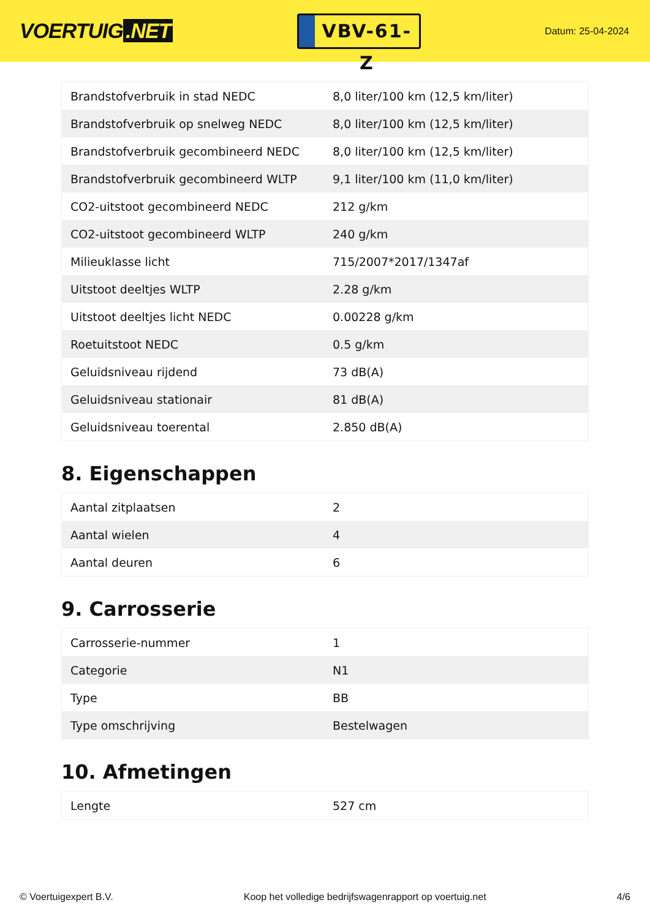VOERTUIG.NET
VBV-61-Z
Datum: 25-04-2024
| Brandstofverbruik in stad NEDC | 8,0 liter/100 km (12,5 km/liter) |
| Brandstofverbruik op snelweg NEDC | 8,0 liter/100 km (12,5 km/liter) |
| Brandstofverbruik gecombineerd NEDC | 8,0 liter/100 km (12,5 km/liter) |
| Brandstofverbruik gecombineerd WLTP | 9,1 liter/100 km (11,0 km/liter) |
| CO2-uitstoot gecombineerd NEDC | 212 g/km |
| CO2-uitstoot gecombineerd WLTP | 240 g/km |
| Milieuklasse licht | 715/2007*2017/1347af |
| Uitstoot deeltjes WLTP | 2.28 g/km |
| Uitstoot deeltjes licht NEDC | 0.00228 g/km |
| Roetuitstoot NEDC | 0.5 g/km |
| Geluidsniveau rijdend | 73 dB(A) |
| Geluidsniveau stationair | 81 dB(A) |
| Geluidsniveau toerental | 2.850 dB(A) |
8. Eigenschappen
| Aantal zitplaatsen | 2 |
| Aantal wielen | 4 |
| Aantal deuren | 6 |
9. Carrosserie
| Carrosserie-nummer | 1 |
| Categorie | N1 |
| Type | BB |
| Type omschrijving | Bestelwagen |
10. Afmetingen
| Lengte | 527 cm |
© Voertuigexpert B.V. Koop het volledige bedrijfswagenrapport op voertuig.net 4/6